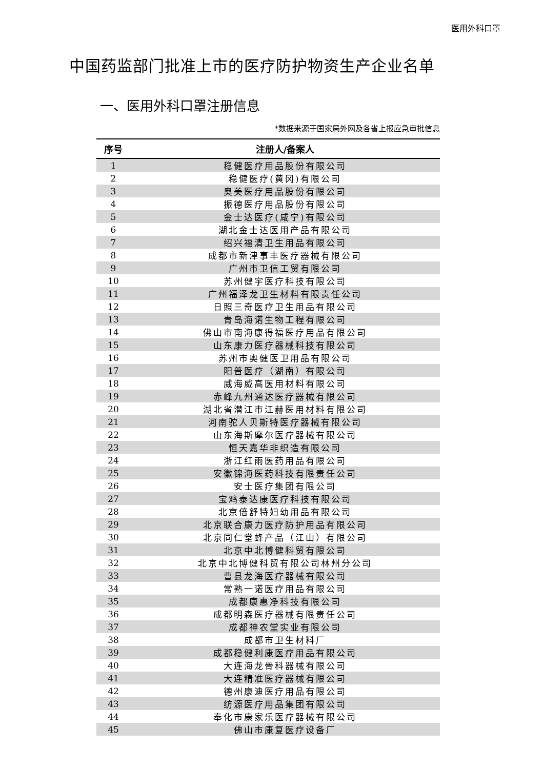医用外科口罩
中国药监部门批准上市的医疗防护物资生产企业名单
一、医用外科口罩注册信息
*数据来源于国家局外网及各省上报应急审批信息
| 序号 | 注册人/备案人 |
| --- | --- |
| 1 | 稳健医疗用品股份有限公司 |
| 2 | 稳健医疗(黄冈)有限公司 |
| 3 | 奥美医疗用品股份有限公司 |
| 4 | 振德医疗用品股份有限公司 |
| 5 | 金士达医疗(咸宁)有限公司 |
| 6 | 湖北金士达医用产品有限公司 |
| 7 | 绍兴福清卫生用品有限公司 |
| 8 | 成都市新津事丰医疗器械有限公司 |
| 9 | 广州市卫信工贸有限公司 |
| 10 | 苏州健宇医疗科技有限公司 |
| 11 | 广州福泽龙卫生材料有限责任公司 |
| 12 | 日照三奇医疗卫生用品有限公司 |
| 13 | 青岛海诺生物工程有限公司 |
| 14 | 佛山市南海康得福医疗用品有限公司 |
| 15 | 山东康力医疗器械科技有限公司 |
| 16 | 苏州市奥健医卫用品有限公司 |
| 17 | 阳普医疗（湖南）有限公司 |
| 18 | 威海威高医用材料有限公司 |
| 19 | 赤峰九州通达医疗器械有限公司 |
| 20 | 湖北省潜江市江赫医用材料有限公司 |
| 21 | 河南驼人贝斯特医疗器械有限公司 |
| 22 | 山东海斯摩尔医疗器械有限公司 |
| 23 | 恒天嘉华非织造有限公司 |
| 24 | 浙江红雨医药用品有限公司 |
| 25 | 安徽锦海医药科技有限责任公司 |
| 26 | 安士医疗集团有限公司 |
| 27 | 宝鸡泰达康医疗科技有限公司 |
| 28 | 北京倍舒特妇幼用品有限公司 |
| 29 | 北京联合康力医疗防护用品有限公司 |
| 30 | 北京同仁堂蜂产品（江山）有限公司 |
| 31 | 北京中北博健科贸有限公司 |
| 32 | 北京中北博健科贸有限公司林州分公司 |
| 33 | 曹县龙海医疗器械有限公司 |
| 34 | 常熟一诺医疗用品有限公司 |
| 35 | 成都康惠净科技有限公司 |
| 36 | 成都明森医疗器械有限责任公司 |
| 37 | 成都神农堂实业有限公司 |
| 38 | 成都市卫生材料厂 |
| 39 | 成都稳健利康医疗用品有限公司 |
| 40 | 大连海龙骨科器械有限公司 |
| 41 | 大连精准医疗器械有限公司 |
| 42 | 德州康迪医疗用品有限公司 |
| 43 | 纺源医疗用品集团有限公司 |
| 44 | 奉化市康家乐医疗器械有限公司 |
| 45 | 佛山市康复医疗设备厂 |